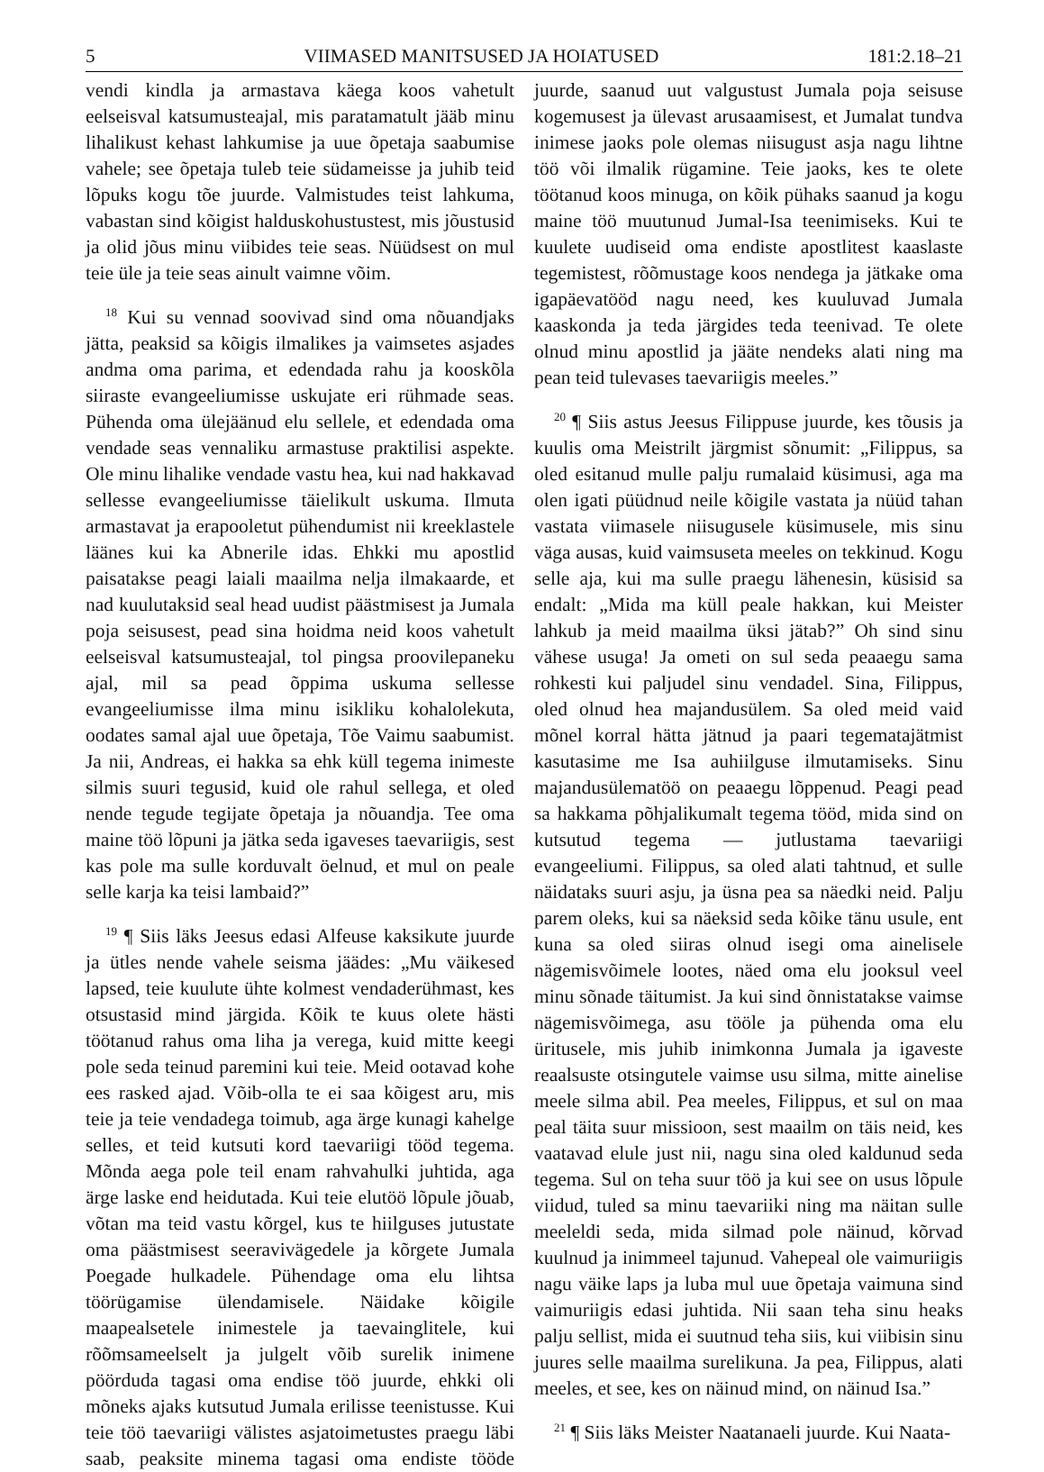5 VIIMASED MANITSUSED JA HOIATUSED 181:2.18–21
vendi kindla ja armastava käega koos vahetult eelseisval katsumusteajal, mis paratamatult jääb minu lihalikust kehast lahkumise ja uue õpetaja saabumise vahele; see õpetaja tuleb teie südameisse ja juhib teid lõpuks kogu tõe juurde. Valmistudes teist lahkuma, vabastan sind kõigist halduskohustustest, mis jõustusid ja olid jõus minu viibides teie seas. Nüüdsest on mul teie üle ja teie seas ainult vaimne võim.
<sup>18</sup> Kui su vennad soovivad sind oma nõuandjaks jätta, peaksid sa kõigis ilmalikes ja vaimsetes asjades andma oma parima, et edendada rahu ja kooskõla siiraste evangeeliumisse uskujate eri rühmade seas. Pühenda oma ülejäänud elu sellele, et edendada oma vendade seas vennaliku armastuse praktilisi aspekte. Ole minu lihalike vendade vastu hea, kui nad hakkavad sellesse evangeeliumisse täielikult uskuma. Ilmuta armastavat ja erapooletut pühendumist nii kreeklastele läänes kui ka Abnerile idas. Ehkki mu apostlid paisatakse peagi laiali maailma nelja ilmakaarde, et nad kuulutaksid seal head uudist päästmisest ja Jumala poja seisusest, pead sina hoidma neid koos vahetult eelseisval katsumusteajal, tol pingsa proovilepaneku ajal, mil sa pead õppima uskuma sellesse evangeeliumisse ilma minu isikliku kohalolekuta, oodates samal ajal uue õpetaja, Tõe Vaimu saabumist. Ja nii, Andreas, ei hakka sa ehk küll tegema inimeste silmis suuri tegusid, kuid ole rahul sellega, et oled nende tegude tegijate õpetaja ja nõuandja. Tee oma maine töö lõpuni ja jätka seda igaveses taevariigis, sest kas pole ma sulle korduvalt öelnud, et mul on peale selle karja ka teisi lambaid?”
<sup>19</sup> ¶ Siis läks Jeesus edasi Alfeuse kaksikute juurde ja ütles nende vahele seisma jäädes: „Mu väikesed lapsed, teie kuulute ühte kolmest vendaderühmast, kes otsustasid mind järgida. Kõik te kuus olete hästi töötanud rahus oma liha ja verega, kuid mitte keegi pole seda teinud paremini kui teie. Meid ootavad kohe ees rasked ajad. Võib-olla te ei saa kõigest aru, mis teie ja teie vendadega toimub, aga ärge kunagi kahelge selles, et teid kutsuti kord taevariigi tööd tegema. Mõnda aega pole teil enam rahvahulki juhtida, aga ärge laske end heidutada. Kui teie elutöö lõpule jõuab, võtan ma teid vastu kõrgel, kus te hiilguses jutustate oma päästmisest seeravivägedele ja kõrgete Jumala Poegade hulkadele. Pühendage oma elu lihtsa töörügamise ülendamisele. Näidake kõigile maapealsetele inimestele ja taevainglitele, kui rõõmsameelselt ja julgelt võib surelik inimene pöörduda tagasi oma endise töö juurde, ehkki oli mõneks ajaks kutsutud Jumala erilisse teenistusse. Kui teie töö taevariigi välistes asjatoimetustes praegu läbi saab, peaksite minema tagasi oma endiste tööde juurde, saanud uut valgustust Jumala poja seisuse kogemusest ja ülevast arusaamisest, et Jumalat tundva inimese jaoks pole olemas niisugust asja nagu lihtne töö või ilmalik rügamine. Teie jaoks, kes te olete töötanud koos minuga, on kõik pühaks saanud ja kogu maine töö muutunud Jumal-Isa teenimiseks. Kui te kuulete uudiseid oma endiste apostlitest kaaslaste tegemistest, rõõmustage koos nendega ja jätkake oma igapäevatööd nagu need, kes kuuluvad Jumala kaaskonda ja teda järgides teda teenivad. Te olete olnud minu apostlid ja jääte nendeks alati ning ma pean teid tulevases taevariigis meeles.”
<sup>20</sup> ¶ Siis astus Jeesus Filippuse juurde, kes tõusis ja kuulis oma Meistrilt järgmist sõnumit: „Filippus, sa oled esitanud mulle palju rumalaid küsimusi, aga ma olen igati püüdnud neile kõigile vastata ja nüüd tahan vastata viimasele niisugusele küsimusele, mis sinu väga ausas, kuid vaimsuseta meeles on tekkinud. Kogu selle aja, kui ma sulle praegu lähenesin, küsisid sa endalt: „Mida ma küll peale hakkan, kui Meister lahkub ja meid maailma üksi jätab?” Oh sind sinu vähese usuga! Ja ometi on sul seda peaaegu sama rohkesti kui paljudel sinu vendadel. Sina, Filippus, oled olnud hea majandusülem. Sa oled meid vaid mõnel korral hätta jätnud ja paari tegematajätmist kasutasime me Isa auhiilguse ilmutamiseks. Sinu majandusülematöö on peaaegu lõppenud. Peagi pead sa hakkama põhjalikumalt tegema tööd, mida sind on kutsutud tegema — jutlustama taevariigi evangeeliumi. Filippus, sa oled alati tahtnud, et sulle näidataks suuri asju, ja üsna pea sa näedki neid. Palju parem oleks, kui sa näeksid seda kõike tänu usule, ent kuna sa oled siiras olnud isegi oma ainelisele nägemisvõimele lootes, näed oma elu jooksul veel minu sõnade täitumist. Ja kui sind õnnistatakse vaimse nägemisvõimega, asu tööle ja pühenda oma elu üritusele, mis juhib inimkonna Jumala ja igaveste reaalsuste otsingutele vaimse usu silma, mitte ainelise meele silma abil. Pea meeles, Filippus, et sul on maa peal täita suur missioon, sest maailm on täis neid, kes vaatavad elule just nii, nagu sina oled kaldunud seda tegema. Sul on teha suur töö ja kui see on usus lõpule viidud, tuled sa minu taevariiki ning ma näitan sulle meeleldi seda, mida silmad pole näinud, kõrvad kuulnud ja inimmeel tajunud. Vahepeal ole vaimuriigis nagu väike laps ja luba mul uue õpetaja vaimuna sind vaimuriigis edasi juhtida. Nii saan teha sinu heaks palju sellist, mida ei suutnud teha siis, kui viibisin sinu juures selle maailma surelikuna. Ja pea, Filippus, alati meeles, et see, kes on näinud mind, on näinud Isa.”
<sup>21</sup> ¶ Siis läks Meister Naatanaeli juurde. Kui Naata-